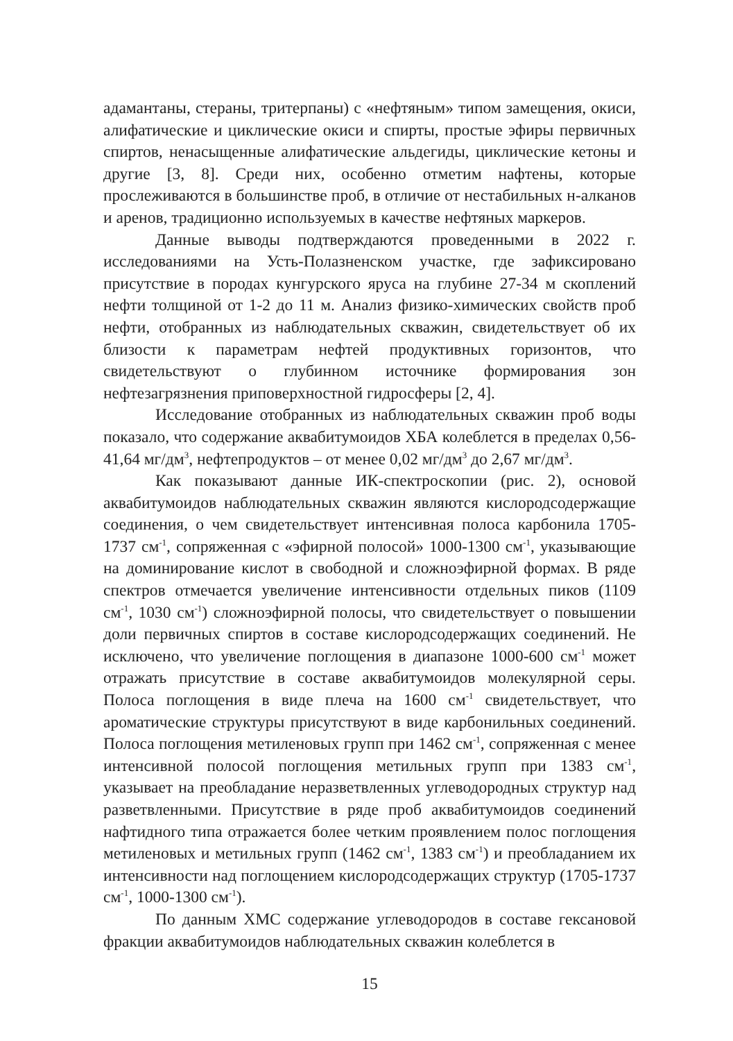адамантаны, стераны, тритерпаны) с «нефтяным» типом замещения, окиси, алифатические и циклические окиси и спирты, простые эфиры первичных спиртов, ненасыщенные алифатические альдегиды, циклические кетоны и другие [3, 8]. Среди них, особенно отметим нафтены, которые прослеживаются в большинстве проб, в отличие от нестабильных н-алканов и аренов, традиционно используемых в качестве нефтяных маркеров.
Данные выводы подтверждаются проведенными в 2022 г. исследованиями на Усть-Полазненском участке, где зафиксировано присутствие в породах кунгурского яруса на глубине 27-34 м скоплений нефти толщиной от 1-2 до 11 м. Анализ физико-химических свойств проб нефти, отобранных из наблюдательных скважин, свидетельствует об их близости к параметрам нефтей продуктивных горизонтов, что свидетельствуют о глубинном источнике формирования зон нефтезагрязнения приповерхностной гидросферы [2, 4].
Исследование отобранных из наблюдательных скважин проб воды показало, что содержание аквабитумоидов ХБА колеблется в пределах 0,56-41,64 мг/дм<sup>3</sup>, нефтепродуктов – от менее 0,02 мг/дм<sup>3</sup> до 2,67 мг/дм<sup>3</sup>.
Как показывают данные ИК-спектроскопии (рис. 2), основой аквабитумоидов наблюдательных скважин являются кислородсодержащие соединения, о чем свидетельствует интенсивная полоса карбонила 1705-1737 см<sup>-1</sup>, сопряженная с «эфирной полосой» 1000-1300 см<sup>-1</sup>, указывающие на доминирование кислот в свободной и сложноэфирной формах. В ряде спектров отмечается увеличение интенсивности отдельных пиков (1109 см<sup>-1</sup>, 1030 см<sup>-1</sup>) сложноэфирной полосы, что свидетельствует о повышении доли первичных спиртов в составе кислородсодержащих соединений. Не исключено, что увеличение поглощения в диапазоне 1000-600 см<sup>-1</sup> может отражать присутствие в составе аквабитумоидов молекулярной серы. Полоса поглощения в виде плеча на 1600 см<sup>-1</sup> свидетельствует, что ароматические структуры присутствуют в виде карбонильных соединений. Полоса поглощения метиленовых групп при 1462 см<sup>-1</sup>, сопряженная с менее интенсивной полосой поглощения метильных групп при 1383 см<sup>-1</sup>, указывает на преобладание неразветвленных углеводородных структур над разветвленными. Присутствие в ряде проб аквабитумоидов соединений нафтидного типа отражается более четким проявлением полос поглощения метиленовых и метильных групп (1462 см<sup>-1</sup>, 1383 см<sup>-1</sup>) и преобладанием их интенсивности над поглощением кислородсодержащих структур (1705-1737 см<sup>-1</sup>, 1000-1300 см<sup>-1</sup>).
По данным ХМС содержание углеводородов в составе гексановой фракции аквабитумоидов наблюдательных скважин колеблется в
15